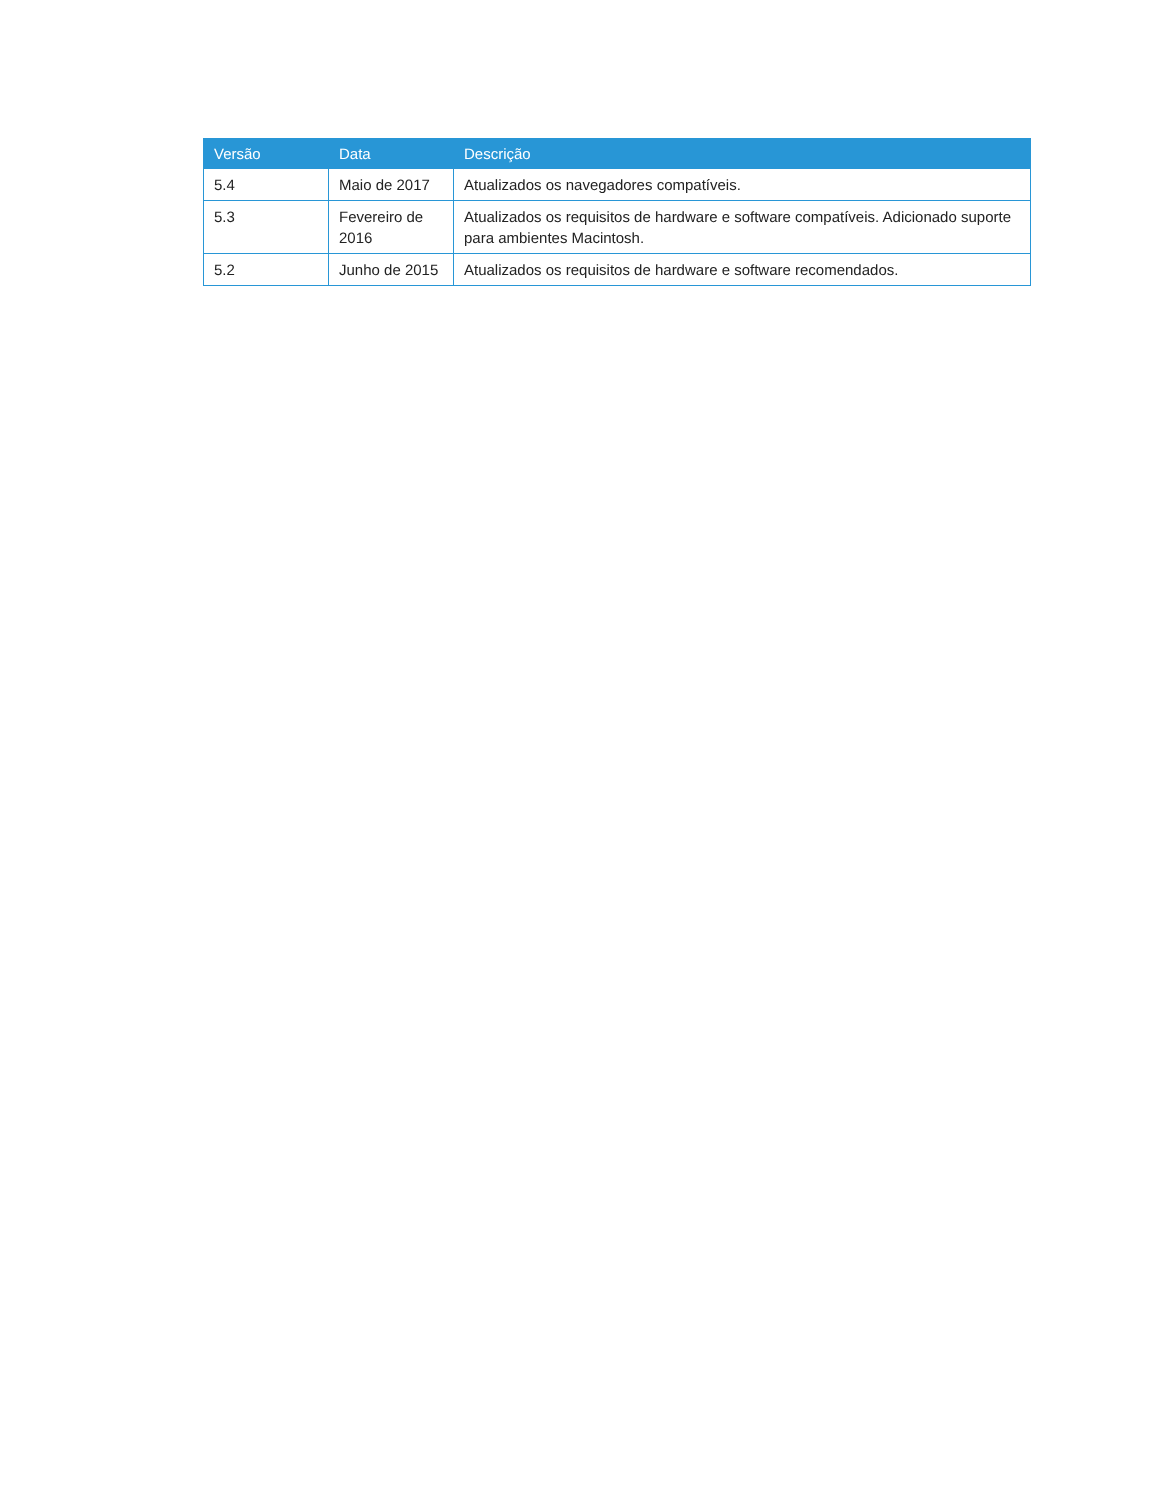| Versão | Data | Descrição |
| --- | --- | --- |
| 5.4 | Maio de 2017 | Atualizados os navegadores compatíveis. |
| 5.3 | Fevereiro de 2016 | Atualizados os requisitos de hardware e software compatíveis. Adicionado suporte para ambientes Macintosh. |
| 5.2 | Junho de 2015 | Atualizados os requisitos de hardware e software recomendados. |